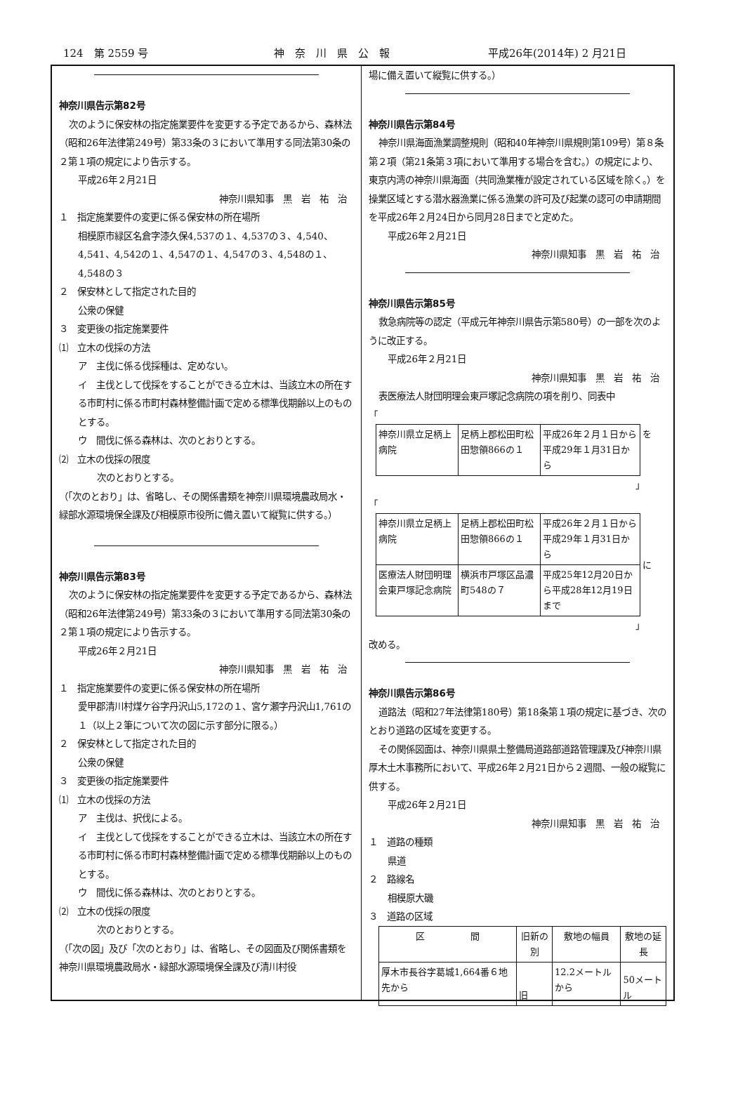124　第 2559 号 神　奈　川　県　公　報 平成26年(2014年) 2 月21日
神奈川県告示第82号
次のように保安林の指定施業要件を変更する予定であるから、森林法（昭和26年法律第249号）第33条の３において準用する同法第30条の２第１項の規定により告示する。
平成26年２月21日
神奈川県知事　黒　岩　祐　治
１　指定施業要件の変更に係る保安林の所在場所
相模原市緑区名倉字漆久保4,537の１、4,537の３、4,540、4,541、4,542の１、4,547の１、4,547の３、4,548の１、4,548の３
２　保安林として指定された目的
公衆の保健
３　変更後の指定施業要件
⑴　立木の伐採の方法
ア　主伐に係る伐採種は、定めない。
イ　主伐として伐採をすることができる立木は、当該立木の所在する市町村に係る市町村森林整備計画で定める標準伐期齢以上のものとする。
ウ　間伐に係る森林は、次のとおりとする。
⑵　立木の伐採の限度
次のとおりとする。
（「次のとおり」は、省略し、その関係書類を神奈川県環境農政局水・緑部水源環境保全課及び相模原市役所に備え置いて縦覧に供する。）
神奈川県告示第83号
次のように保安林の指定施業要件を変更する予定であるから、森林法（昭和26年法律第249号）第33条の３において準用する同法第30条の２第１項の規定により告示する。
平成26年２月21日
神奈川県知事　黒　岩　祐　治
１　指定施業要件の変更に係る保安林の所在場所
愛甲郡清川村煤ケ谷字丹沢山5,172の１、宮ケ瀬字丹沢山1,761の１（以上２筆について次の図に示す部分に限る。）
２　保安林として指定された目的
公衆の保健
３　変更後の指定施業要件
⑴　立木の伐採の方法
ア　主伐は、択伐による。
イ　主伐として伐採をすることができる立木は、当該立木の所在する市町村に係る市町村森林整備計画で定める標準伐期齢以上のものとする。
ウ　間伐に係る森林は、次のとおりとする。
⑵　立木の伐採の限度
次のとおりとする。
（「次の図」及び「次のとおり」は、省略し、その図面及び関係書類を神奈川県環境農政局水・緑部水源環境保全課及び清川村役
場に備え置いて縦覧に供する。）
神奈川県告示第84号
神奈川県海面漁業調整規則（昭和40年神奈川県規則第109号）第８条第２項（第21条第３項において準用する場合を含む。）の規定により、東京内湾の神奈川県海面（共同漁業権が設定されている区域を除く。）を操業区域とする潜水器漁業に係る漁業の許可及び起業の認可の申請期間を平成26年２月24日から同月28日までと定めた。
平成26年２月21日
神奈川県知事　黒　岩　祐　治
神奈川県告示第85号
救急病院等の認定（平成元年神奈川県告示第580号）の一部を次のように改正する。
平成26年２月21日
神奈川県知事　黒　岩　祐　治
表医療法人財団明理会東戸塚記念病院の項を削り、同表中
「
| 神奈川県立足柄上病院 | 足柄上郡松田町松田惣領866の１ | 平成26年２月１日から平成29年１月31日から | を |
」
「
| 神奈川県立足柄上病院 | 足柄上郡松田町松田惣領866の１ | 平成26年２月１日から平成29年１月31日から | に |
| 医療法人財団明理会東戸塚記念病院 | 横浜市戸塚区品濃町548の７ | 平成25年12月20日から平成28年12月19日まで | |
」
改める。
神奈川県告示第86号
道路法（昭和27年法律第180号）第18条第１項の規定に基づき、次のとおり道路の区域を変更する。
その関係図面は、神奈川県県土整備局道路部道路管理課及び神奈川県厚木土木事務所において、平成26年２月21日から２週間、一般の縦覧に供する。
平成26年２月21日
神奈川県知事　黒　岩　祐　治
１　道路の種類
県道
２　路線名
相模原大磯
３　道路の区域
| 区 間 | 旧新の別 | 敷地の幅員 | 敷地の延長 |
| --- | --- | --- | --- |
| 厚木市長谷字葛城1,664番６地先から | 旧 | 12.2メートルから | 50メートル |